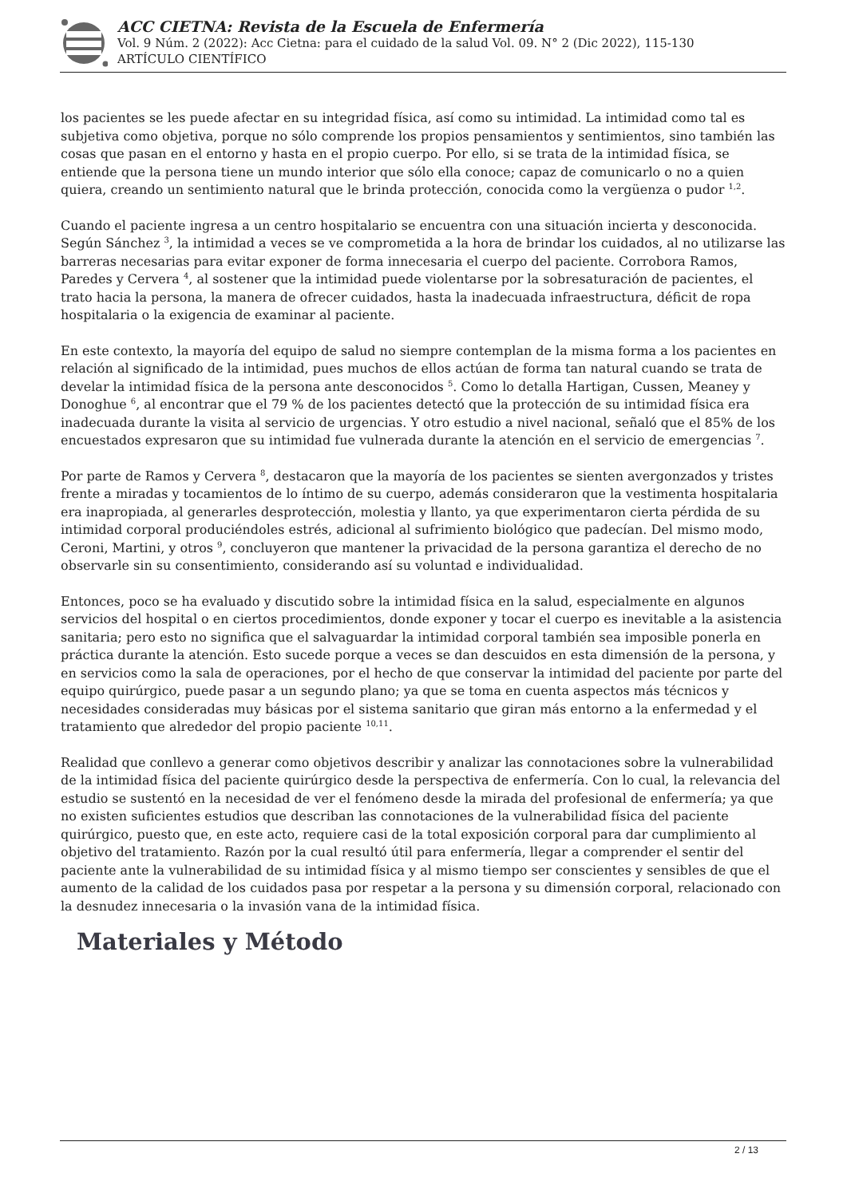ACC CIETNA: Revista de la Escuela de Enfermería
Vol. 9 Núm. 2 (2022): Acc Cietna: para el cuidado de la salud Vol. 09. N° 2 (Dic 2022), 115-130
ARTÍCULO CIENTÍFICO
los pacientes se les puede afectar en su integridad física, así como su intimidad. La intimidad como tal es subjetiva como objetiva, porque no sólo comprende los propios pensamientos y sentimientos, sino también las cosas que pasan en el entorno y hasta en el propio cuerpo. Por ello, si se trata de la intimidad física, se entiende que la persona tiene un mundo interior que sólo ella conoce; capaz de comunicarlo o no a quien quiera, creando un sentimiento natural que le brinda protección, conocida como la vergüenza o pudor <sup>1,2</sup>.
Cuando el paciente ingresa a un centro hospitalario se encuentra con una situación incierta y desconocida. Según Sánchez <sup>3</sup>, la intimidad a veces se ve comprometida a la hora de brindar los cuidados, al no utilizarse las barreras necesarias para evitar exponer de forma innecesaria el cuerpo del paciente. Corrobora Ramos, Paredes y Cervera <sup>4</sup>, al sostener que la intimidad puede violentarse por la sobresaturación de pacientes, el trato hacia la persona, la manera de ofrecer cuidados, hasta la inadecuada infraestructura, déficit de ropa hospitalaria o la exigencia de examinar al paciente.
En este contexto, la mayoría del equipo de salud no siempre contemplan de la misma forma a los pacientes en relación al significado de la intimidad, pues muchos de ellos actúan de forma tan natural cuando se trata de develar la intimidad física de la persona ante desconocidos <sup>5</sup>. Como lo detalla Hartigan, Cussen, Meaney y Donoghue <sup>6</sup>, al encontrar que el 79 % de los pacientes detectó que la protección de su intimidad física era inadecuada durante la visita al servicio de urgencias. Y otro estudio a nivel nacional, señaló que el 85% de los encuestados expresaron que su intimidad fue vulnerada durante la atención en el servicio de emergencias <sup>7</sup>.
Por parte de Ramos y Cervera <sup>8</sup>, destacaron que la mayoría de los pacientes se sienten avergonzados y tristes frente a miradas y tocamientos de lo íntimo de su cuerpo, además consideraron que la vestimenta hospitalaria era inapropiada, al generarles desprotección, molestia y llanto, ya que experimentaron cierta pérdida de su intimidad corporal produciéndoles estrés, adicional al sufrimiento biológico que padecían. Del mismo modo, Ceroni, Martini, y otros <sup>9</sup>, concluyeron que mantener la privacidad de la persona garantiza el derecho de no observarle sin su consentimiento, considerando así su voluntad e individualidad.
Entonces, poco se ha evaluado y discutido sobre la intimidad física en la salud, especialmente en algunos servicios del hospital o en ciertos procedimientos, donde exponer y tocar el cuerpo es inevitable a la asistencia sanitaria; pero esto no significa que el salvaguardar la intimidad corporal también sea imposible ponerla en práctica durante la atención. Esto sucede porque a veces se dan descuidos en esta dimensión de la persona, y en servicios como la sala de operaciones, por el hecho de que conservar la intimidad del paciente por parte del equipo quirúrgico, puede pasar a un segundo plano; ya que se toma en cuenta aspectos más técnicos y necesidades consideradas muy básicas por el sistema sanitario que giran más entorno a la enfermedad y el tratamiento que alrededor del propio paciente <sup>10,11</sup>.
Realidad que conllevo a generar como objetivos describir y analizar las connotaciones sobre la vulnerabilidad de la intimidad física del paciente quirúrgico desde la perspectiva de enfermería. Con lo cual, la relevancia del estudio se sustentó en la necesidad de ver el fenómeno desde la mirada del profesional de enfermería; ya que no existen suficientes estudios que describan las connotaciones de la vulnerabilidad física del paciente quirúrgico, puesto que, en este acto, requiere casi de la total exposición corporal para dar cumplimiento al objetivo del tratamiento. Razón por la cual resultó útil para enfermería, llegar a comprender el sentir del paciente ante la vulnerabilidad de su intimidad física y al mismo tiempo ser conscientes y sensibles de que el aumento de la calidad de los cuidados pasa por respetar a la persona y su dimensión corporal, relacionado con la desnudez innecesaria o la invasión vana de la intimidad física.
Materiales y Método
2 / 13